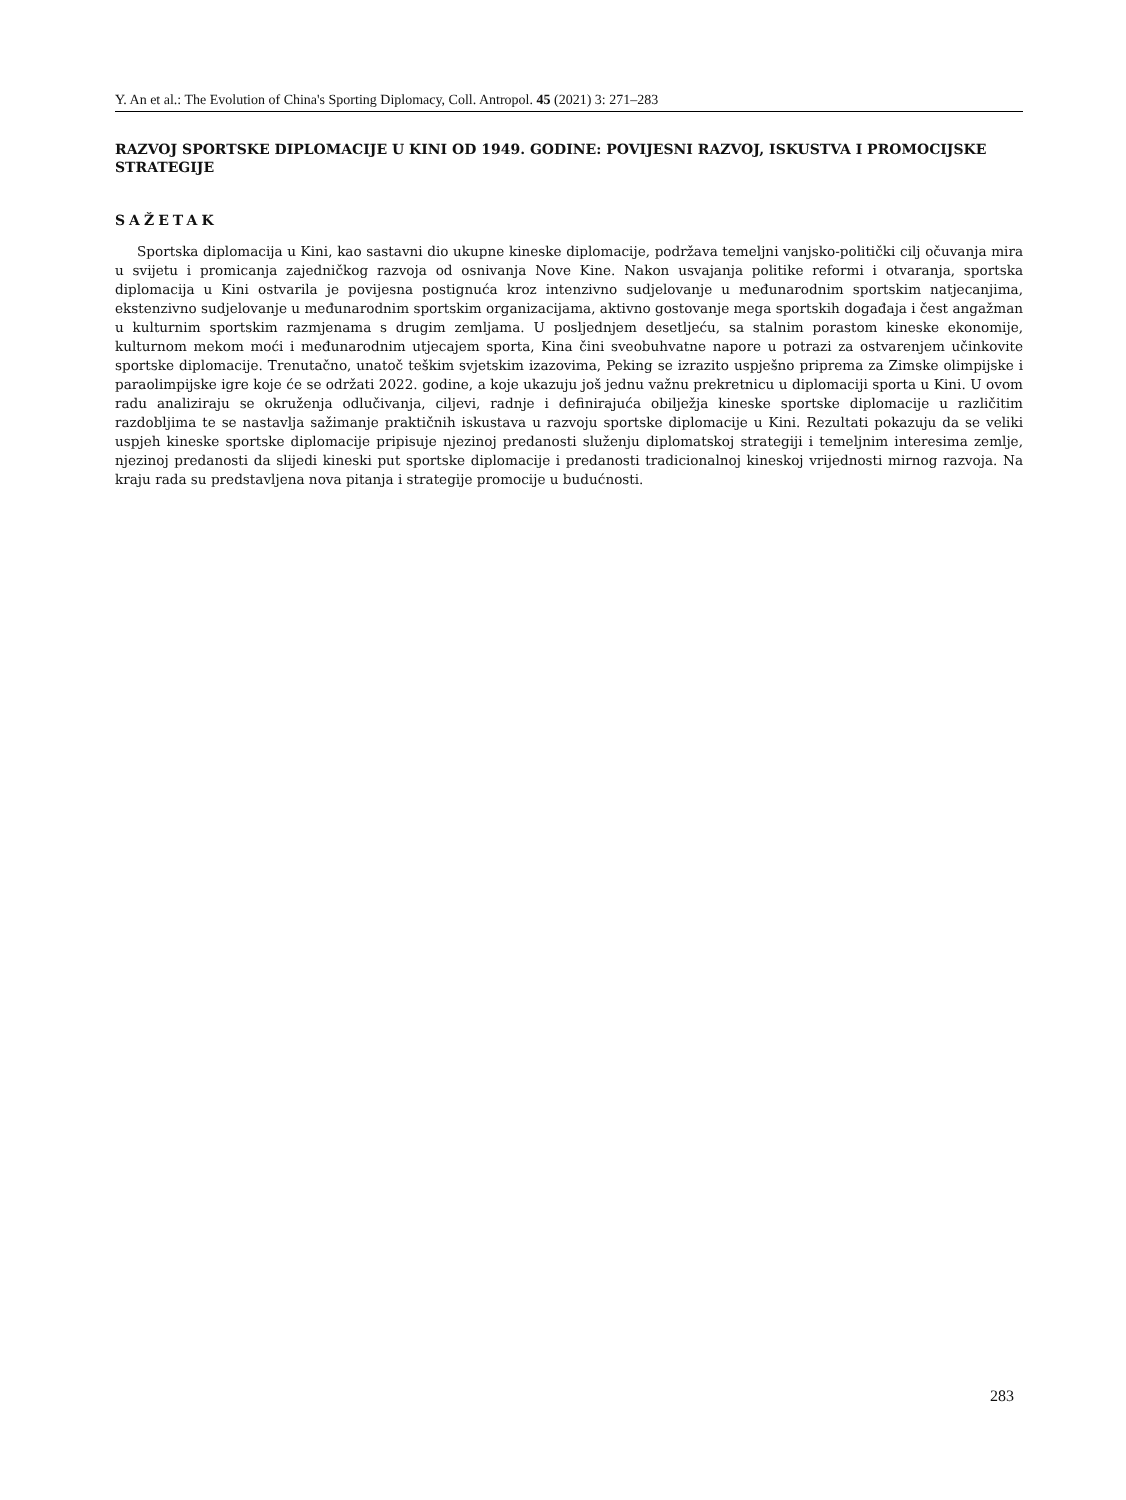Y. An et al.: The Evolution of China's Sporting Diplomacy, Coll. Antropol. 45 (2021) 3: 271–283
RAZVOJ SPORTSKE DIPLOMACIJE U KINI OD 1949. GODINE: POVIJESNI RAZVOJ, ISKUSTVA I PROMOCIJSKE STRATEGIJE
SAŽETAK
Sportska diplomacija u Kini, kao sastavni dio ukupne kineske diplomacije, podržava temeljni vanjsko-politički cilj očuvanja mira u svijetu i promicanja zajedničkog razvoja od osnivanja Nove Kine. Nakon usvajanja politike reformi i otvaranja, sportska diplomacija u Kini ostvarila je povijesna postignuća kroz intenzivno sudjelovanje u međunarodnim sportskim natjecanjima, ekstenzivno sudjelovanje u međunarodnim sportskim organizacijama, aktivno gostovanje mega sportskih događaja i čest angažman u kulturnim sportskim razmjenama s drugim zemljama. U posljednjem desetljeću, sa stalnim porastom kineske ekonomije, kulturnom mekom moći i međunarodnim utjecajem sporta, Kina čini sveobuhvatne napore u potrazi za ostvarenjem učinkovite sportske diplomacije. Trenutačno, unatoč teškim svjetskim izazovima, Peking se izrazito uspješno priprema za Zimske olimpijske i paraolimpijske igre koje će se održati 2022. godine, a koje ukazuju još jednu važnu prekretnicu u diplomaciji sporta u Kini. U ovom radu analiziraju se okruženja odlučivanja, ciljevi, radnje i definirajuća obilježja kineske sportske diplomacije u različitim razdobljima te se nastavlja sažimanje praktičnih iskustava u razvoju sportske diplomacije u Kini. Rezultati pokazuju da se veliki uspjeh kineske sportske diplomacije pripisuje njezinoj predanosti služenju diplomatskoj strategiji i temeljnim interesima zemlje, njezinoj predanosti da slijedi kineski put sportske diplomacije i predanosti tradicionalnoj kineskoj vrijednosti mirnog razvoja. Na kraju rada su predstavljena nova pitanja i strategije promocije u budućnosti.
283